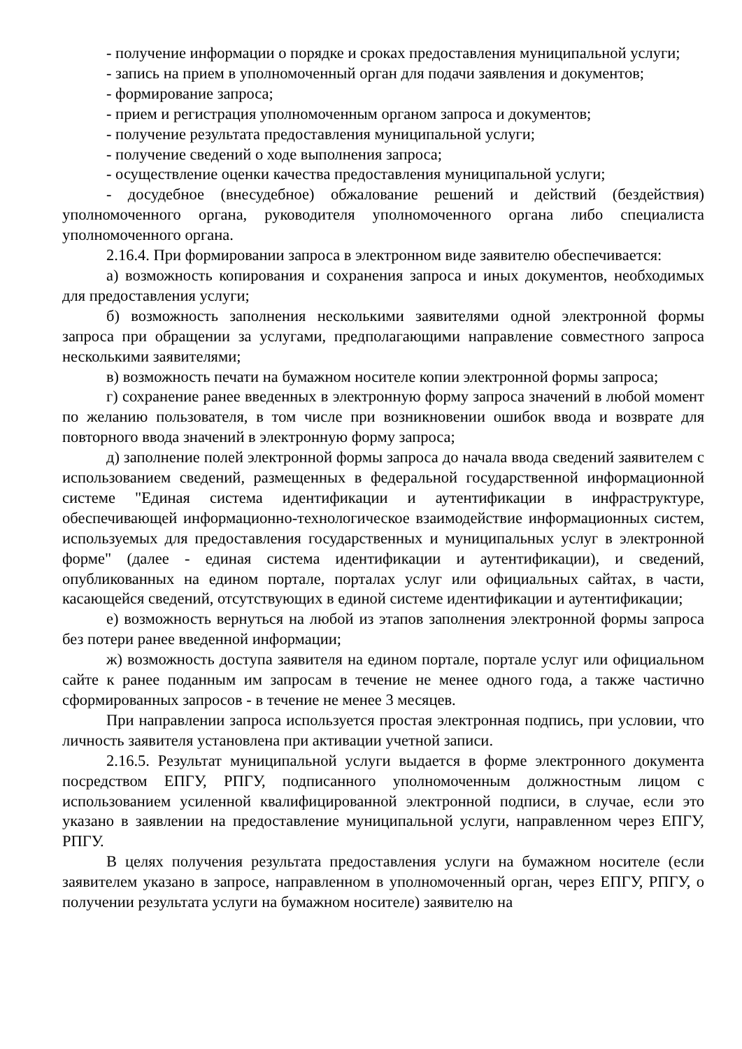- получение информации о порядке и сроках предоставления муниципальной услуги;
- запись на прием в уполномоченный орган для подачи заявления и документов;
- формирование запроса;
- прием и регистрация уполномоченным органом запроса и документов;
- получение результата предоставления муниципальной услуги;
- получение сведений о ходе выполнения запроса;
- осуществление оценки качества предоставления муниципальной услуги;
- досудебное (внесудебное) обжалование решений и действий (бездействия) уполномоченного органа, руководителя уполномоченного органа либо специалиста уполномоченного органа.
2.16.4. При формировании запроса в электронном виде заявителю обеспечивается:
а) возможность копирования и сохранения запроса и иных документов, необходимых для предоставления услуги;
б) возможность заполнения несколькими заявителями одной электронной формы запроса при обращении за услугами, предполагающими направление совместного запроса несколькими заявителями;
в) возможность печати на бумажном носителе копии электронной формы запроса;
г) сохранение ранее введенных в электронную форму запроса значений в любой момент по желанию пользователя, в том числе при возникновении ошибок ввода и возврате для повторного ввода значений в электронную форму запроса;
д) заполнение полей электронной формы запроса до начала ввода сведений заявителем с использованием сведений, размещенных в федеральной государственной информационной системе "Единая система идентификации и аутентификации в инфраструктуре, обеспечивающей информационно-технологическое взаимодействие информационных систем, используемых для предоставления государственных и муниципальных услуг в электронной форме" (далее - единая система идентификации и аутентификации), и сведений, опубликованных на едином портале, порталах услуг или официальных сайтах, в части, касающейся сведений, отсутствующих в единой системе идентификации и аутентификации;
е) возможность вернуться на любой из этапов заполнения электронной формы запроса без потери ранее введенной информации;
ж) возможность доступа заявителя на едином портале, портале услуг или официальном сайте к ранее поданным им запросам в течение не менее одного года, а также частично сформированных запросов - в течение не менее 3 месяцев.
При направлении запроса используется простая электронная подпись, при условии, что личность заявителя установлена при активации учетной записи.
2.16.5. Результат муниципальной услуги выдается в форме электронного документа посредством ЕПГУ, РПГУ, подписанного уполномоченным должностным лицом с использованием усиленной квалифицированной электронной подписи, в случае, если это указано в заявлении на предоставление муниципальной услуги, направленном через ЕПГУ, РПГУ.
В целях получения результата предоставления услуги на бумажном носителе (если заявителем указано в запросе, направленном в уполномоченный орган, через ЕПГУ, РПГУ, о получении результата услуги на бумажном носителе) заявителю на